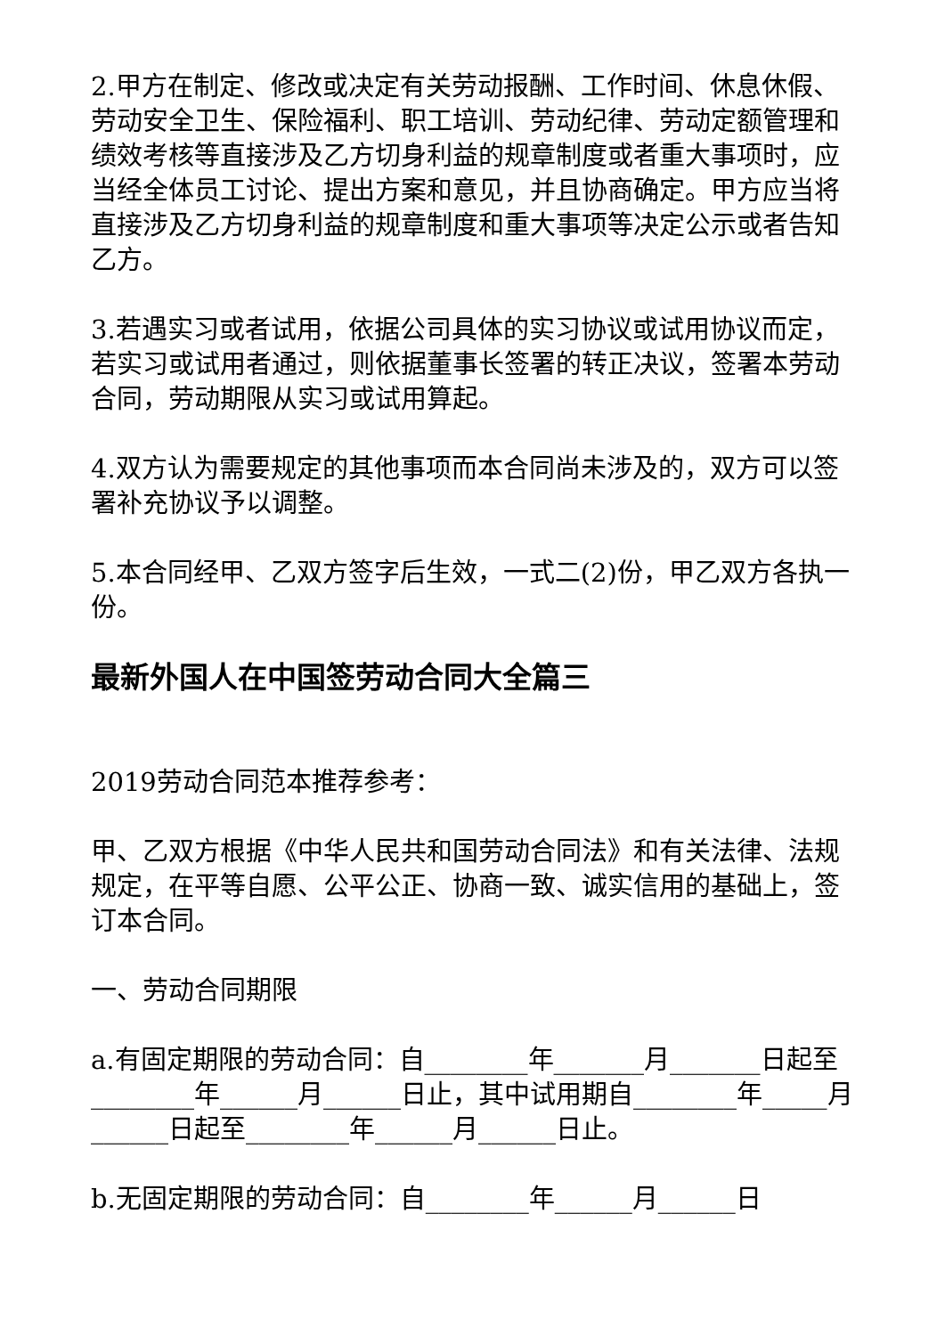2.甲方在制定、修改或决定有关劳动报酬、工作时间、休息休假、劳动安全卫生、保险福利、职工培训、劳动纪律、劳动定额管理和绩效考核等直接涉及乙方切身利益的规章制度或者重大事项时，应当经全体员工讨论、提出方案和意见，并且协商确定。甲方应当将直接涉及乙方切身利益的规章制度和重大事项等决定公示或者告知乙方。
3.若遇实习或者试用，依据公司具体的实习协议或试用协议而定，若实习或试用者通过，则依据董事长签署的转正决议，签署本劳动合同，劳动期限从实习或试用算起。
4.双方认为需要规定的其他事项而本合同尚未涉及的，双方可以签署补充协议予以调整。
5.本合同经甲、乙双方签字后生效，一式二(2)份，甲乙双方各执一份。
最新外国人在中国签劳动合同大全篇三
2019劳动合同范本推荐参考：
甲、乙双方根据《中华人民共和国劳动合同法》和有关法律、法规规定，在平等自愿、公平公正、协商一致、诚实信用的基础上，签订本合同。
一、劳动合同期限
a.有固定期限的劳动合同：自________年_______月_______日起至________年______月______日止，其中试用期自________年_____月______日起至________年______月______日止。
b.无固定期限的劳动合同：自________年______月______日